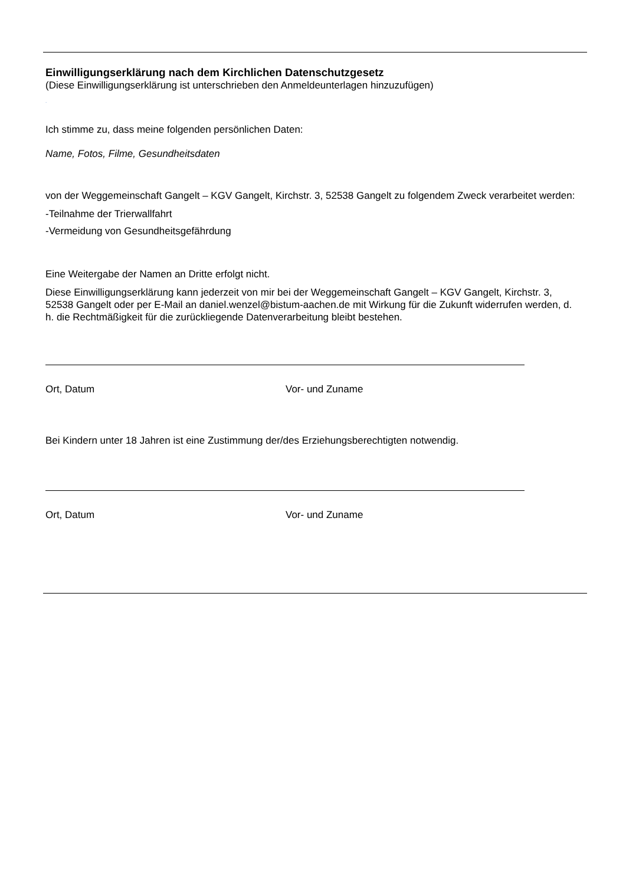Einwilligungserklärung nach dem Kirchlichen Datenschutzgesetz
(Diese Einwilligungserklärung ist unterschrieben den Anmeldeunterlagen hinzuzufügen)
.
Ich stimme zu, dass meine folgenden persönlichen Daten:
Name, Fotos, Filme, Gesundheitsdaten
von der Weggemeinschaft Gangelt – KGV Gangelt, Kirchstr. 3, 52538 Gangelt zu folgendem Zweck verarbeitet werden:
-Teilnahme der Trierwallfahrt
-Vermeidung von Gesundheitsgefährdung
Eine Weitergabe der Namen an Dritte erfolgt nicht.
Diese Einwilligungserklärung kann jederzeit von mir bei der Weggemeinschaft Gangelt – KGV Gangelt, Kirchstr. 3, 52538 Gangelt oder per E-Mail an daniel.wenzel@bistum-aachen.de mit Wirkung für die Zukunft widerrufen werden, d. h. die Rechtmäßigkeit für die zurückliegende Datenverarbeitung bleibt bestehen.
Ort, Datum Vor- und Zuname
Bei Kindern unter 18 Jahren ist eine Zustimmung der/des Erziehungsberechtigten notwendig.
Ort, Datum Vor- und Zuname